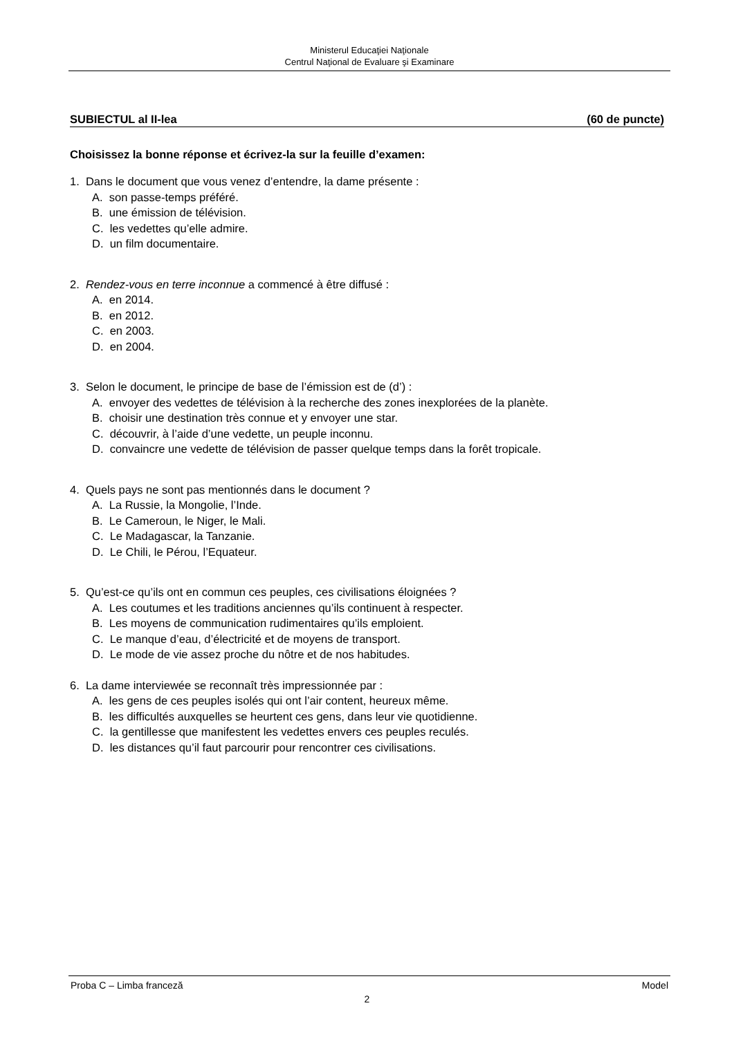Ministerul Educaţiei Naţionale
Centrul Naţional de Evaluare şi Examinare
SUBIECTUL al II-lea (60 de puncte)
Choisissez la bonne réponse et écrivez-la sur la feuille d’examen:
1. Dans le document que vous venez d’entendre, la dame présente :
A. son passe-temps préféré.
B. une émission de télévision.
C. les vedettes qu’elle admire.
D. un film documentaire.
2. Rendez-vous en terre inconnue a commencé à être diffusé :
A. en 2014.
B. en 2012.
C. en 2003.
D. en 2004.
3. Selon le document, le principe de base de l’émission est de (d’) :
A. envoyer des vedettes de télévision à la recherche des zones inexplorées de la planète.
B. choisir une destination très connue et y envoyer une star.
C. découvrir, à l’aide d’une vedette, un peuple inconnu.
D. convaincre une vedette de télévision de passer quelque temps dans la forêt tropicale.
4. Quels pays ne sont pas mentionnés dans le document ?
A. La Russie, la Mongolie, l’Inde.
B. Le Cameroun, le Niger, le Mali.
C. Le Madagascar, la Tanzanie.
D. Le Chili, le Pérou, l’Equateur.
5. Qu’est-ce qu’ils ont en commun ces peuples, ces civilisations éloignées ?
A. Les coutumes et les traditions anciennes qu’ils continuent à respecter.
B. Les moyens de communication rudimentaires qu’ils emploient.
C. Le manque d’eau, d’électricité et de moyens de transport.
D. Le mode de vie assez proche du nôtre et de nos habitudes.
6. La dame interviewée se reconnaît très impressionnée par :
A. les gens de ces peuples isolés qui ont l’air content, heureux même.
B. les difficultés auxquelles se heurtent ces gens, dans leur vie quotidienne.
C. la gentillesse que manifestent les vedettes envers ces peuples reculés.
D. les distances qu’il faut parcourir pour rencontrer ces civilisations.
Proba C – Limba franceză Model
2